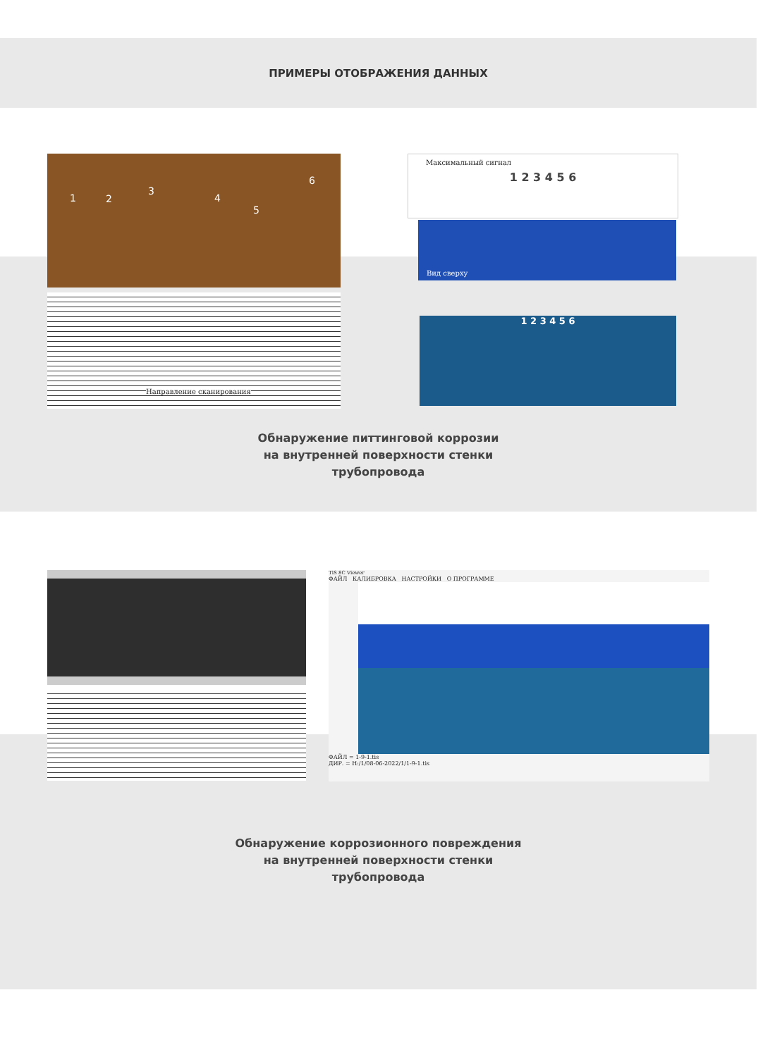ПРИМЕРЫ ОТОБРАЖЕНИЯ ДАННЫХ
1 2
3
4
5
6
Направление сканирования
Максимальный сигнал
1 2 3 4 5 6
Вид сверху
1 2 3 4 5 6
Обнаружение питтинговой коррозии
на внутренней поверхности стенки
трубопровода
TiS 8C Viewer
ФАЙЛ КАЛИБРОВКА НАСТРОЙКИ О ПРОГРАММЕ
ФАЙЛ = 1-9-1.tis
ДИР. = H:/1/08-06-2022/1/1-9-1.tis
Обнаружение коррозионного повреждения
на внутренней поверхности стенки
трубопровода